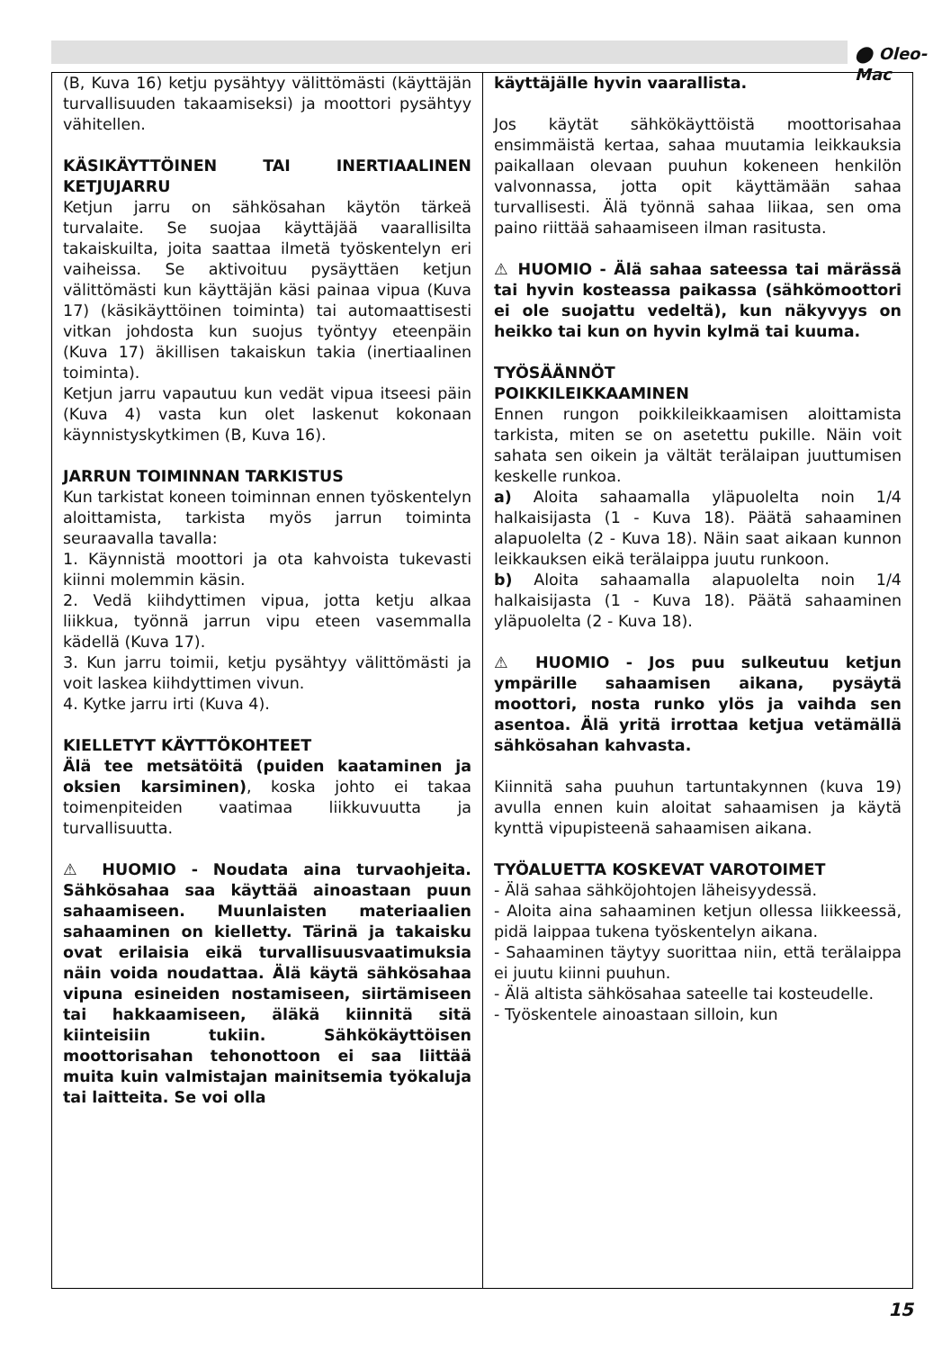⬤ Oleo-Mac
(B, Kuva 16) ketju pysähtyy välittömästi (käyttäjän turvallisuuden takaamiseksi) ja moottori pysähtyy vähitellen.
KÄSIKÄYTTÖINEN TAI INERTIAALINEN KETJUJARRU
Ketjun jarru on sähkösahan käytön tärkeä turvalaite. Se suojaa käyttäjää vaarallisilta takaiskuilta, joita saattaa ilmetä työskentelyn eri vaiheissa. Se aktivoituu pysäyttäen ketjun välittömästi kun käyttäjän käsi painaa vipua (Kuva 17) (käsikäyttöinen toiminta) tai automaattisesti vitkan johdosta kun suojus työntyy eteenpäin (Kuva 17) äkillisen takaiskun takia (inertiaalinen toiminta).
Ketjun jarru vapautuu kun vedät vipua itseesi päin (Kuva 4) vasta kun olet laskenut kokonaan käynnistyskytkimen (B, Kuva 16).
JARRUN TOIMINNAN TARKISTUS
Kun tarkistat koneen toiminnan ennen työskentelyn aloittamista, tarkista myös jarrun toiminta seuraavalla tavalla:
1. Käynnistä moottori ja ota kahvoista tukevasti kiinni molemmin käsin.
2. Vedä kiihdyttimen vipua, jotta ketju alkaa liikkua, työnnä jarrun vipu eteen vasemmalla kädellä (Kuva 17).
3. Kun jarru toimii, ketju pysähtyy välittömästi ja voit laskea kiihdyttimen vivun.
4. Kytke jarru irti (Kuva 4).
KIELLETYT KÄYTTÖKOHTEET
Älä tee metsätöitä (puiden kaataminen ja oksien karsiminen), koska johto ei takaa toimenpiteiden vaatimaa liikkuvuutta ja turvallisuutta.
⚠ HUOMIO - Noudata aina turvaohjeita. Sähkösahaa saa käyttää ainoastaan puun sahaamiseen. Muunlaisten materiaalien sahaaminen on kielletty. Tärinä ja takaisku ovat erilaisia eikä turvallisuusvaatimuksia näin voida noudattaa. Älä käytä sähkösahaa vipuna esineiden nostamiseen, siirtämiseen tai hakkaamiseen, äläkä kiinnitä sitä kiinteisiin tukiin. Sähkökäyttöisen moottorisahan tehonottoon ei saa liittää muita kuin valmistajan mainitsemia työkaluja tai laitteita. Se voi olla
käyttäjälle hyvin vaarallista.
Jos käytät sähkökäyttöistä moottorisahaa ensimmäistä kertaa, sahaa muutamia leikkauksia paikallaan olevaan puuhun kokeneen henkilön valvonnassa, jotta opit käyttämään sahaa turvallisesti. Älä työnnä sahaa liikaa, sen oma paino riittää sahaamiseen ilman rasitusta.
⚠ HUOMIO - Älä sahaa sateessa tai märässä tai hyvin kosteassa paikassa (sähkömoottori ei ole suojattu vedeltä), kun näkyvyys on heikko tai kun on hyvin kylmä tai kuuma.
TYÖSÄÄNNÖT
POIKKILEIKKAAMINEN
Ennen rungon poikkileikkaamisen aloittamista tarkista, miten se on asetettu pukille. Näin voit sahata sen oikein ja vältät terälaipan juuttumisen keskelle runkoa.
a) Aloita sahaamalla yläpuolelta noin 1/4 halkaisijasta (1 - Kuva 18). Päätä sahaaminen alapuolelta (2 - Kuva 18). Näin saat aikaan kunnon leikkauksen eikä terälaippa juutu runkoon.
b) Aloita sahaamalla alapuolelta noin 1/4 halkaisijasta (1 - Kuva 18). Päätä sahaaminen yläpuolelta (2 - Kuva 18).
⚠ HUOMIO - Jos puu sulkeutuu ketjun ympärille sahaamisen aikana, pysäytä moottori, nosta runko ylös ja vaihda sen asentoa. Älä yritä irrottaa ketjua vetämällä sähkösahan kahvasta.
Kiinnitä saha puuhun tartuntakynnen (kuva 19) avulla ennen kuin aloitat sahaamisen ja käytä kynttä vipupisteenä sahaamisen aikana.
TYÖALUETTA KOSKEVAT VAROTOIMET
- Älä sahaa sähköjohtojen läheisyydessä.
- Aloita aina sahaaminen ketjun ollessa liikkeessä, pidä laippaa tukena työskentelyn aikana.
- Sahaaminen täytyy suorittaa niin, että terälaippa ei juutu kiinni puuhun.
- Älä altista sähkösahaa sateelle tai kosteudelle.
- Työskentele ainoastaan silloin, kun
15